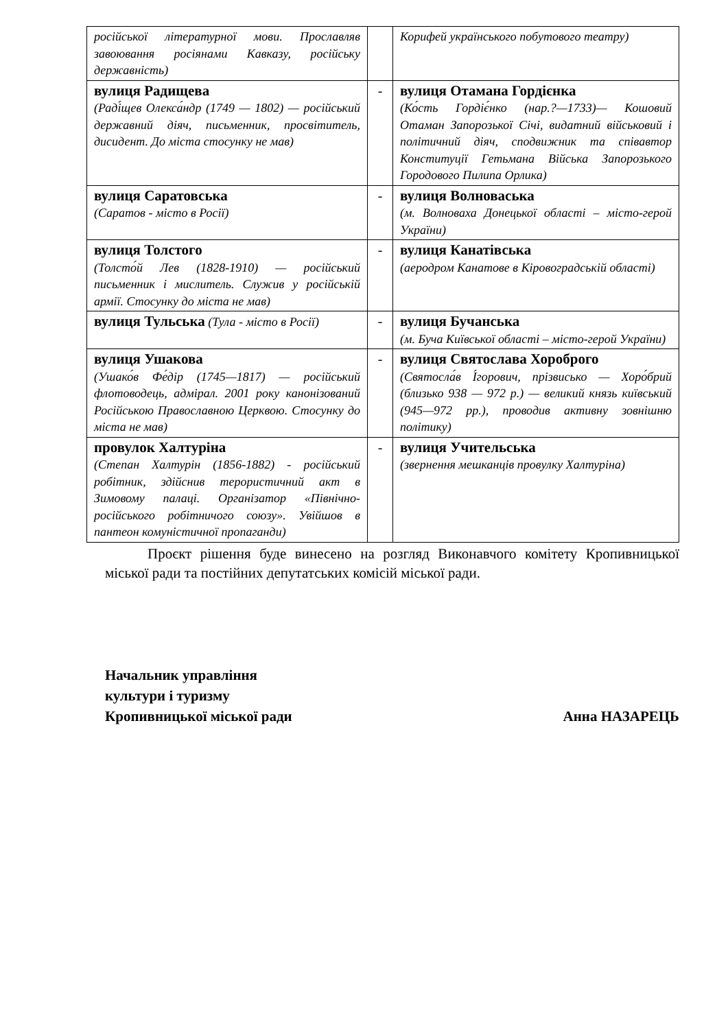| російської літературної мови. Прославляв завоювання росіянами Кавказу, російську державність) | | Корифей українського побутового театру) |
| вулиця Радищева (Раді́щев Олекса́ндр (1749 — 1802) — російський державний діяч, письменник, просвітитель, дисидент. До міста стосунку не мав) | - | вулиця Отамана Гордієнка (Ко́сть Гордіє́нко (нар.?—1733)— Кошовий Отаман Запорозької Січі, видатний військовий і політичний діяч, сподвижник та співавтор Конституції Гетьмана Війська Запорозького Городового Пилипа Орлика) |
| вулиця Саратовська (Саратов - місто в Росії) | - | вулиця Волноваська (м. Волноваха Донецької області – місто-герой України) |
| вулиця Толстого (Толсто́й Лев (1828-1910) — російський письменник і мислитель. Служив у російській армії. Стосунку до міста не мав) | - | вулиця Канатівська (аеродром Канатове в Кіровоградській області) |
| вулиця Тульська (Тула - місто в Росії) | - | вулиця Бучанська (м. Буча Київської області – місто-герой України) |
| вулиця Ушакова (Ушако́в Фе́дір (1745—1817) — російський флотоводець, адмірал. 2001 року канонізований Російською Православною Церквою. Стосунку до міста не мав) | - | вулиця Святослава Хороброго (Святосла́в І́горович, прізвисько — Хоро́брий (близько 938 — 972 р.) — великий князь київський (945—972 рр.), проводив активну зовнішню політику) |
| провулок Халтуріна (Степан Халтурін (1856-1882) - російський робітник, здійснив терористичний акт в Зимовому палаці. Організатор «Північно-російського робітничого союзу». Увійшов в пантеон комуністичної пропаганди) | - | вулиця Учительська (звернення мешканців провулку Халтуріна) |
Проєкт рішення буде винесено на розгляд Виконавчого комітету Кропивницької міської ради та постійних депутатських комісій міської ради.
Начальник управління
культури і туризму
Кропивницької міської ради
Анна НАЗАРЕЦЬ